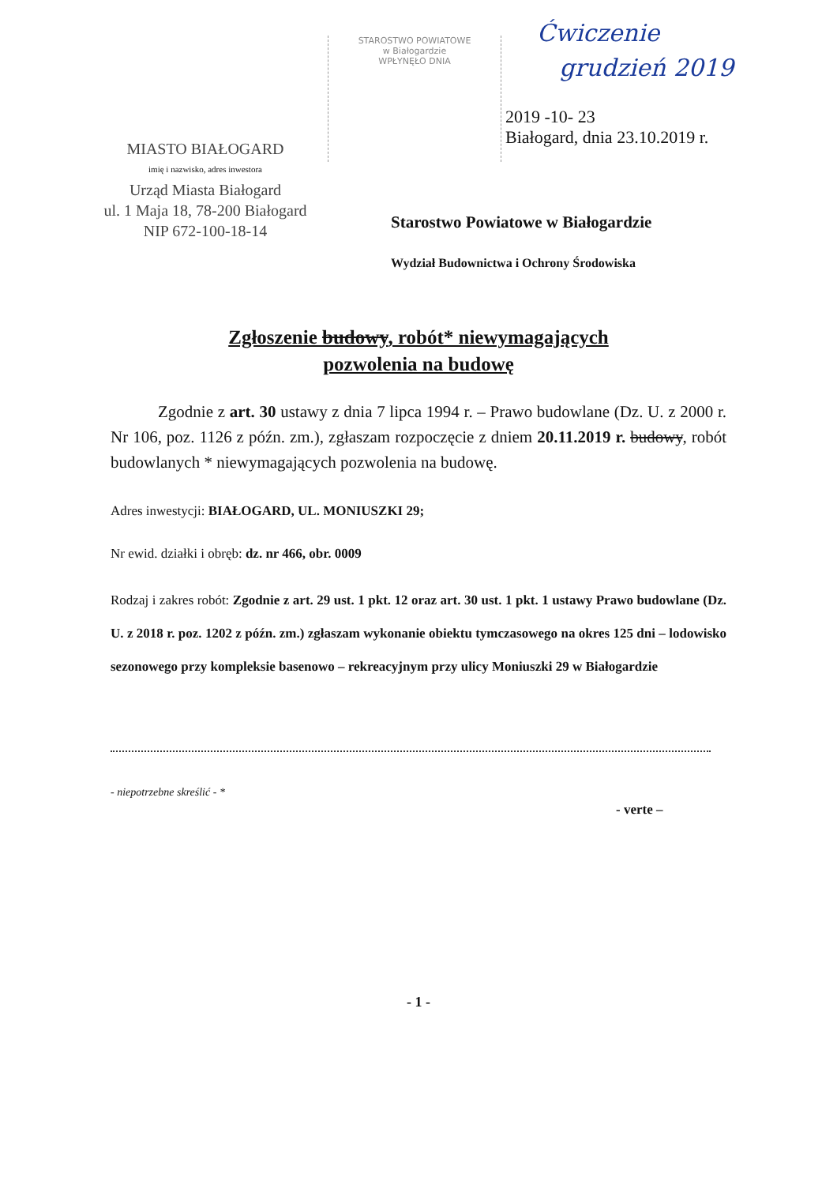Ćwiczenie
grudzień 2019
STAROSTWO POWIATOWE
w Białogardzie
WPŁYNĘŁO DNIA
2019 -10- 23
Białogard, dnia 23.10.2019 r.
MIASTO BIAŁOGARD
imię i nazwisko, adres inwestora
Urząd Miasta Białogard
ul. 1 Maja 18, 78-200 Białogard
NIP 672-100-18-14
Starostwo Powiatowe w Białogardzie
Wydział Budownictwa i Ochrony Środowiska
Zgłoszenie budowy, robót* niewymagających
pozwolenia na budowę
Zgodnie z art. 30 ustawy z dnia 7 lipca 1994 r. – Prawo budowlane (Dz. U. z 2000 r. Nr 106, poz. 1126 z późn. zm.), zgłaszam rozpoczęcie z dniem 20.11.2019 r. budowy, robót budowlanych * niewymagających pozwolenia na budowę.
Adres inwestycji: BIAŁOGARD, UL. MONIUSZKI 29;
Nr ewid. działki i obręb: dz. nr 466, obr. 0009
Rodzaj i zakres robót: Zgodnie z art. 29 ust. 1 pkt. 12 oraz art. 30 ust. 1 pkt. 1 ustawy Prawo budowlane (Dz. U. z 2018 r. poz. 1202 z późn. zm.) zgłaszam wykonanie obiektu tymczasowego na okres 125 dni – lodowisko sezonowego przy kompleksie basenowo – rekreacyjnym przy ulicy Moniuszki 29 w Białogardzie
- niepotrzebne skreślić - *
- verte –
- 1 -